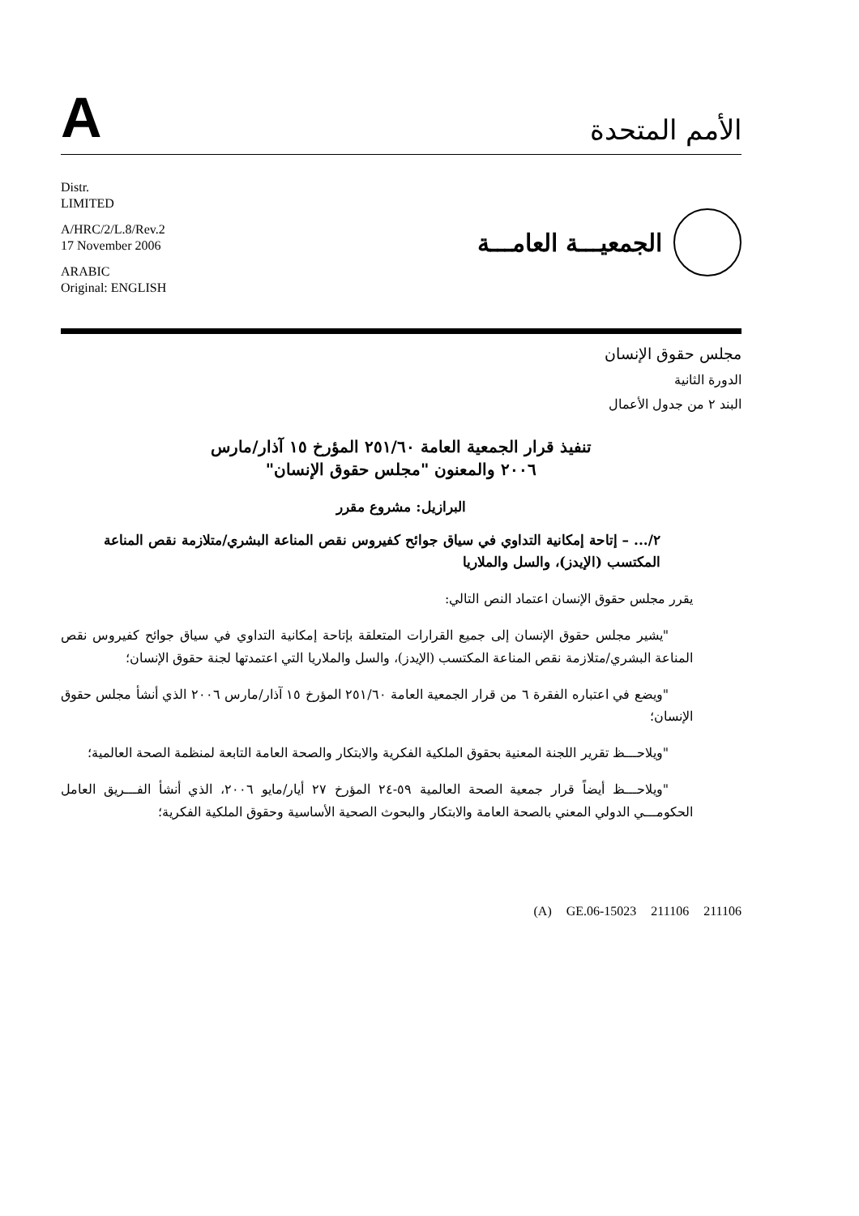A
الأمم المتحدة
Distr.
LIMITED
A/HRC/2/L.8/Rev.2
17 November 2006
ARABIC
Original: ENGLISH
الجمعيـــة العامـــة
مجلس حقوق الإنسان
الدورة الثانية
البند ٢ من جدول الأعمال
تنفيذ قرار الجمعية العامة ٢٥١/٦٠ المؤرخ ١٥ آذار/مارس
٢٠٠٦ والمعنون "مجلس حقوق الإنسان"
البرازيل: مشروع مقرر
٢/... – إتاحة إمكانية التداوي في سياق جوائح كفيروس نقص المناعة البشري/متلازمة نقص المناعة المكتسب (الإيدز)، والسل والملاريا
يقرر مجلس حقوق الإنسان اعتماد النص التالي:
"يشير مجلس حقوق الإنسان إلى جميع القرارات المتعلقة بإتاحة إمكانية التداوي في سياق جوائح كفيروس نقص المناعة البشري/متلازمة نقص المناعة المكتسب (الإيدز)، والسل والملاريا التي اعتمدتها لجنة حقوق الإنسان؛
"ويضع في اعتباره الفقرة ٦ من قرار الجمعية العامة ٢٥١/٦٠ المؤرخ ١٥ آذار/مارس ٢٠٠٦ الذي أنشأ مجلس حقوق الإنسان؛
"ويلاحـــظ تقرير اللجنة المعنية بحقوق الملكية الفكرية والابتكار والصحة العامة التابعة لمنظمة الصحة العالمية؛
"ويلاحـــظ أيضاً قرار جمعية الصحة العالمية ٥٩-٢٤ المؤرخ ٢٧ أيار/مايو ٢٠٠٦، الذي أنشأ الفـــريق العامل الحكومـــي الدولي المعني بالصحة العامة والابتكار والبحوث الصحية الأساسية وحقوق الملكية الفكرية؛
(A) GE.06-15023 211106 211106